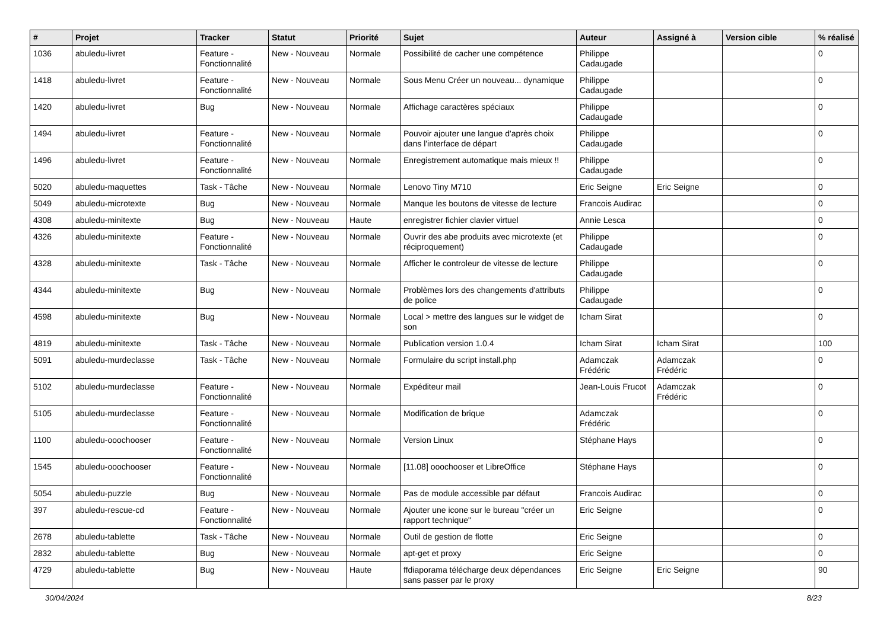| # | Projet | Tracker | Statut | Priorité | Sujet | Auteur | Assigné à | Version cible | % réalisé |
| --- | --- | --- | --- | --- | --- | --- | --- | --- | --- |
| 1036 | abuledu-livret | Feature - Fonctionnalité | New - Nouveau | Normale | Possibilité de cacher une compétence | Philippe Cadaugade | | | 0 |
| 1418 | abuledu-livret | Feature - Fonctionnalité | New - Nouveau | Normale | Sous Menu Créer un nouveau... dynamique | Philippe Cadaugade | | | 0 |
| 1420 | abuledu-livret | Bug | New - Nouveau | Normale | Affichage caractères spéciaux | Philippe Cadaugade | | | 0 |
| 1494 | abuledu-livret | Feature - Fonctionnalité | New - Nouveau | Normale | Pouvoir ajouter une langue d'après choix dans l'interface de départ | Philippe Cadaugade | | | 0 |
| 1496 | abuledu-livret | Feature - Fonctionnalité | New - Nouveau | Normale | Enregistrement automatique mais mieux !! | Philippe Cadaugade | | | 0 |
| 5020 | abuledu-maquettes | Task - Tâche | New - Nouveau | Normale | Lenovo Tiny M710 | Eric Seigne | Eric Seigne | | 0 |
| 5049 | abuledu-microtexte | Bug | New - Nouveau | Normale | Manque les boutons de vitesse de lecture | Francois Audirac | | | 0 |
| 4308 | abuledu-minitexte | Bug | New - Nouveau | Haute | enregistrer fichier clavier virtuel | Annie Lesca | | | 0 |
| 4326 | abuledu-minitexte | Feature - Fonctionnalité | New - Nouveau | Normale | Ouvrir des abe produits avec microtexte (et réciproquement) | Philippe Cadaugade | | | 0 |
| 4328 | abuledu-minitexte | Task - Tâche | New - Nouveau | Normale | Afficher le controleur de vitesse de lecture | Philippe Cadaugade | | | 0 |
| 4344 | abuledu-minitexte | Bug | New - Nouveau | Normale | Problèmes lors des changements d'attributs de police | Philippe Cadaugade | | | 0 |
| 4598 | abuledu-minitexte | Bug | New - Nouveau | Normale | Local > mettre des langues sur le widget de son | Icham Sirat | | | 0 |
| 4819 | abuledu-minitexte | Task - Tâche | New - Nouveau | Normale | Publication version 1.0.4 | Icham Sirat | Icham Sirat | | 100 |
| 5091 | abuledu-murdeclasse | Task - Tâche | New - Nouveau | Normale | Formulaire du script install.php | Adamczak Frédéric | Adamczak Frédéric | | 0 |
| 5102 | abuledu-murdeclasse | Feature - Fonctionnalité | New - Nouveau | Normale | Expéditeur mail | Jean-Louis Frucot | Adamczak Frédéric | | 0 |
| 5105 | abuledu-murdeclasse | Feature - Fonctionnalité | New - Nouveau | Normale | Modification de brique | Adamczak Frédéric | | | 0 |
| 1100 | abuledu-ooochooser | Feature - Fonctionnalité | New - Nouveau | Normale | Version Linux | Stéphane Hays | | | 0 |
| 1545 | abuledu-ooochooser | Feature - Fonctionnalité | New - Nouveau | Normale | [11.08] ooochooser et LibreOffice | Stéphane Hays | | | 0 |
| 5054 | abuledu-puzzle | Bug | New - Nouveau | Normale | Pas de module accessible par défaut | Francois Audirac | | | 0 |
| 397 | abuledu-rescue-cd | Feature - Fonctionnalité | New - Nouveau | Normale | Ajouter une icone sur le bureau "créer un rapport technique" | Eric Seigne | | | 0 |
| 2678 | abuledu-tablette | Task - Tâche | New - Nouveau | Normale | Outil de gestion de flotte | Eric Seigne | | | 0 |
| 2832 | abuledu-tablette | Bug | New - Nouveau | Normale | apt-get et proxy | Eric Seigne | | | 0 |
| 4729 | abuledu-tablette | Bug | New - Nouveau | Haute | ffdiaporama télécharge deux dépendances sans passer par le proxy | Eric Seigne | Eric Seigne | | 90 |
30/04/2024 8/23